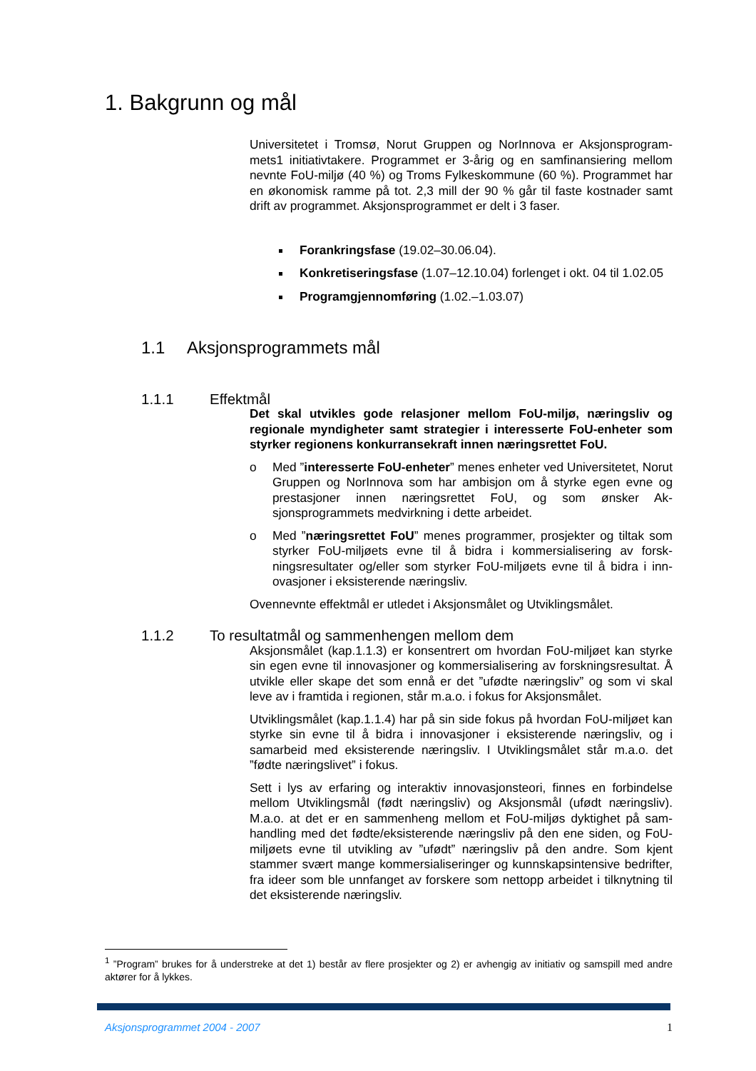1. Bakgrunn og mål
Universitetet i Tromsø, Norut Gruppen og NorInnova er Aksjonsprogram­mets1 initiativtakere. Programmet er 3-årig og en samfinansiering mellom nevnte FoU-miljø (40 %) og Troms Fylkeskommune (60 %). Programmet har en økonomisk ramme på tot. 2,3 mill der 90 % går til faste kostnader samt drift av programmet. Aksjonsprogrammet er delt i 3 faser.
Forankringsfase (19.02–30.06.04).
Konkretiseringsfase (1.07–12.10.04) forlenget i okt. 04 til 1.02.05
Programgjennomføring (1.02.–1.03.07)
1.1 Aksjonsprogrammets mål
1.1.1 Effektmål
Det skal utvikles gode relasjoner mellom FoU-miljø, næringsliv og regionale myndigheter samt strategier i interesserte FoU-enheter som styrker regionens konkurransekraft innen næringsrettet FoU.
o Med ”interesserte FoU-enheter” menes enheter ved Universitetet, Norut Gruppen og NorInnova som har ambisjon om å styrke egen evne og prestasjoner innen næringsrettet FoU, og som ønsker Ak­sjonsprogrammets medvirkning i dette arbeidet.
o Med ”næringsrettet FoU” menes programmer, prosjekter og tiltak som styrker FoU-miljøets evne til å bidra i kommersialisering av forsk­ningsresultater og/eller som styrker FoU-miljøets evne til å bidra i inn­ovasjoner i eksisterende næringsliv.
Ovennevnte effektmål er utledet i Aksjonsmålet og Utviklingsmålet.
1.1.2 To resultatmål og sammenhengen mellom dem
Aksjonsmålet (kap.1.1.3) er konsentrert om hvordan FoU-miljøet kan styr­ke sin egen evne til innovasjoner og kommersialisering av forskningsresul­tat. Å utvikle eller skape det som ennå er det ”ufødte næringsliv” og som vi skal leve av i framtida i regionen, står m.a.o. i fokus for Aksjonsmålet.
Utviklingsmålet (kap.1.1.4) har på sin side fokus på hvordan FoU-miljøet kan styrke sin evne til å bidra i innovasjoner i eksisterende næringsliv, og i samarbeid med eksisterende næringsliv. I Utviklingsmålet står m.a.o. det ”fødte næringslivet” i fokus.
Sett i lys av erfaring og interaktiv innovasjonsteori, finnes en forbindelse mellom Utviklingsmål (født næringsliv) og Aksjonsmål (ufødt næringsliv). M.a.o. at det er en sammenheng mellom et FoU-miljøs dyktighet på sam­handling med det fødte/eksisterende næringsliv på den ene siden, og FoU-miljøets evne til utvikling av ”ufødt” næringsliv på den andre. Som kjent stammer svært mange kommersialiseringer og kunnskapsintensive bedrif­ter, fra ideer som ble unnfanget av forskere som nettopp arbeidet i tilknyt­ning til det eksisterende næringsliv.
<sup>1</sup> ”Program” brukes for å understreke at det 1) består av flere prosjekter og 2) er avhengig av initiativ og samspill med andre aktører for å lykkes.
Aksjonsprogrammet 2004 - 2007 1